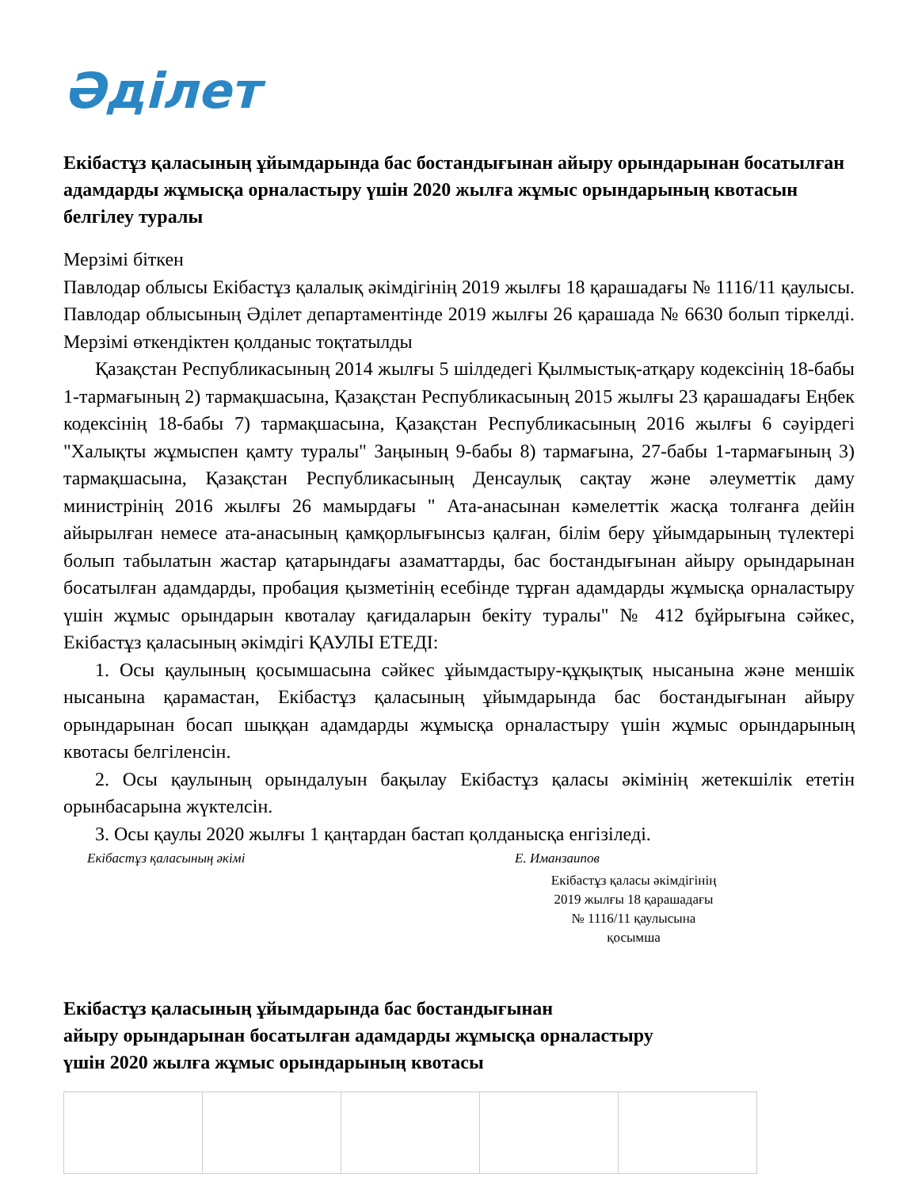Әділет
Екібастұз қаласының ұйымдарында бас бостандығынан айыру орындарынан босатылған адамдарды жұмысқа орналастыру үшін 2020 жылға жұмыс орындарының квотасын белгілеу туралы
Мерзімі біткен
Павлодар облысы Екібастұз қалалық әкімдігінің 2019 жылғы 18 қарашадағы № 1116/11 қаулысы. Павлодар облысының Әділет департаментінде 2019 жылғы 26 қарашада № 6630 болып тіркелді. Мерзімі өткендіктен қолданыс тоқтатылды
Қазақстан Республикасының 2014 жылғы 5 шілдедегі Қылмыстық-атқару кодексінің 18-бабы 1-тармағының 2) тармақшасына, Қазақстан Республикасының 2015 жылғы 23 қарашадағы Еңбек кодексінің 18-бабы 7) тармақшасына, Қазақстан Республикасының 2016 жылғы 6 сәуірдегі "Халықты жұмыспен қамту туралы" Заңының 9-бабы 8) тармағына, 27-бабы 1-тармағының 3) тармақшасына, Қазақстан Республикасының Денсаулық сақтау және әлеуметтік даму министрінің 2016 жылғы 26 мамырдағы " Ата-анасынан кәмелеттік жасқа толғанға дейін айырылған немесе ата-анасының қамқорлығынсыз қалған, білім беру ұйымдарының түлектері болып табылатын жастар қатарындағы азаматтарды, бас бостандығынан айыру орындарынан босатылған адамдарды, пробация қызметінің есебінде тұрған адамдарды жұмысқа орналастыру үшін жұмыс орындарын квоталау қағидаларын бекіту туралы" № 412 бұйрығына сәйкес, Екібастұз қаласының әкімдігі ҚАУЛЫ ЕТЕДІ:
1. Осы қаулының қосымшасына сәйкес ұйымдастыру-құқықтық нысанына және меншік нысанына қарамастан, Екібастұз қаласының ұйымдарында бас бостандығынан айыру орындарынан босап шыққан адамдарды жұмысқа орналастыру үшін жұмыс орындарының квотасы белгіленсін.
2. Осы қаулының орындалуын бақылау Екібастұз қаласы әкімінің жетекшілік ететін орынбасарына жүктелсін.
3. Осы қаулы 2020 жылғы 1 қаңтардан бастап қолданысқа енгізіледі.
Екібастұз қаласының әкімі Е. Иманзаипов
Екібастұз қаласы әкімдігінің
2019 жылғы 18 қарашадағы
№ 1116/11 қаулысына
қосымша
Екібастұз қаласының ұйымдарында бас бостандығынан
айыру орындарынан босатылған адамдарды жұмысқа орналастыру
үшін 2020 жылға жұмыс орындарының квотасы